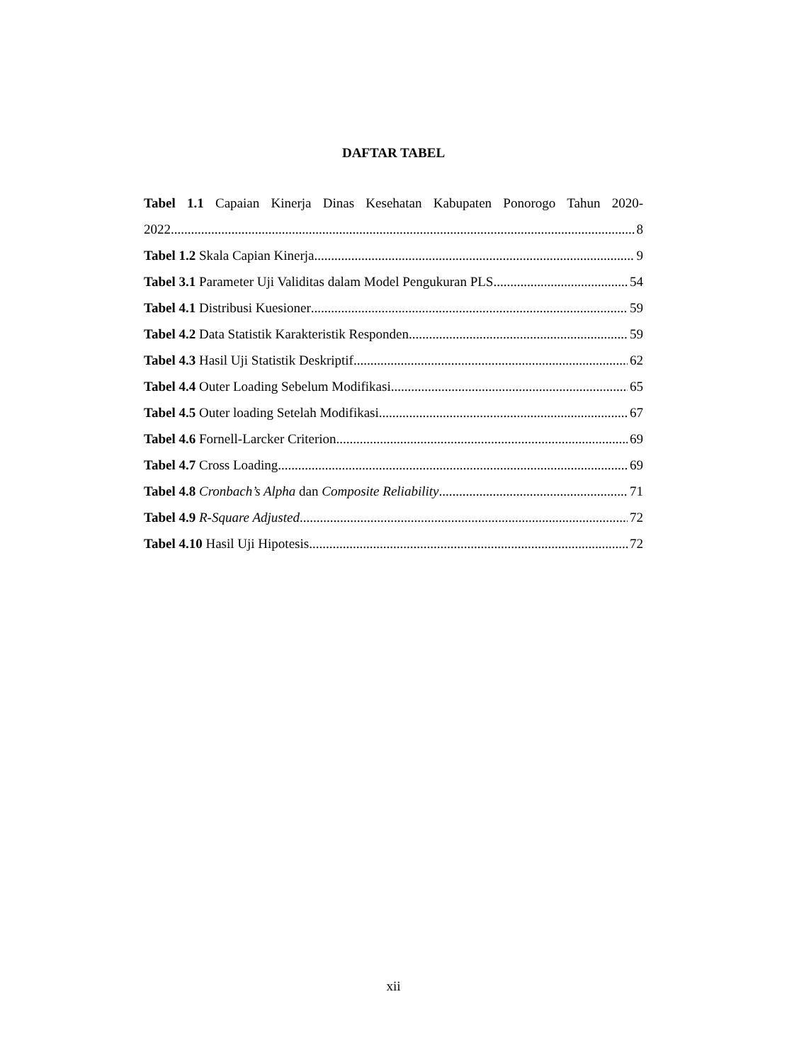DAFTAR TABEL
Tabel 1.1 Capaian Kinerja Dinas Kesehatan Kabupaten Ponorogo Tahun 2020-
2022 8
Tabel 1.2 Skala Capian Kinerja 9
Tabel 3.1 Parameter Uji Validitas dalam Model Pengukuran PLS 54
Tabel 4.1 Distribusi Kuesioner 59
Tabel 4.2 Data Statistik Karakteristik Responden 59
Tabel 4.3 Hasil Uji Statistik Deskriptif 62
Tabel 4.4 Outer Loading Sebelum Modifikasi 65
Tabel 4.5 Outer loading Setelah Modifikasi 67
Tabel 4.6 Fornell-Larcker Criterion 69
Tabel 4.7 Cross Loading 69
Tabel 4.8 Cronbach’s Alpha dan Composite Reliability 71
Tabel 4.9 R-Square Adjusted 72
Tabel 4.10 Hasil Uji Hipotesis 72
xii